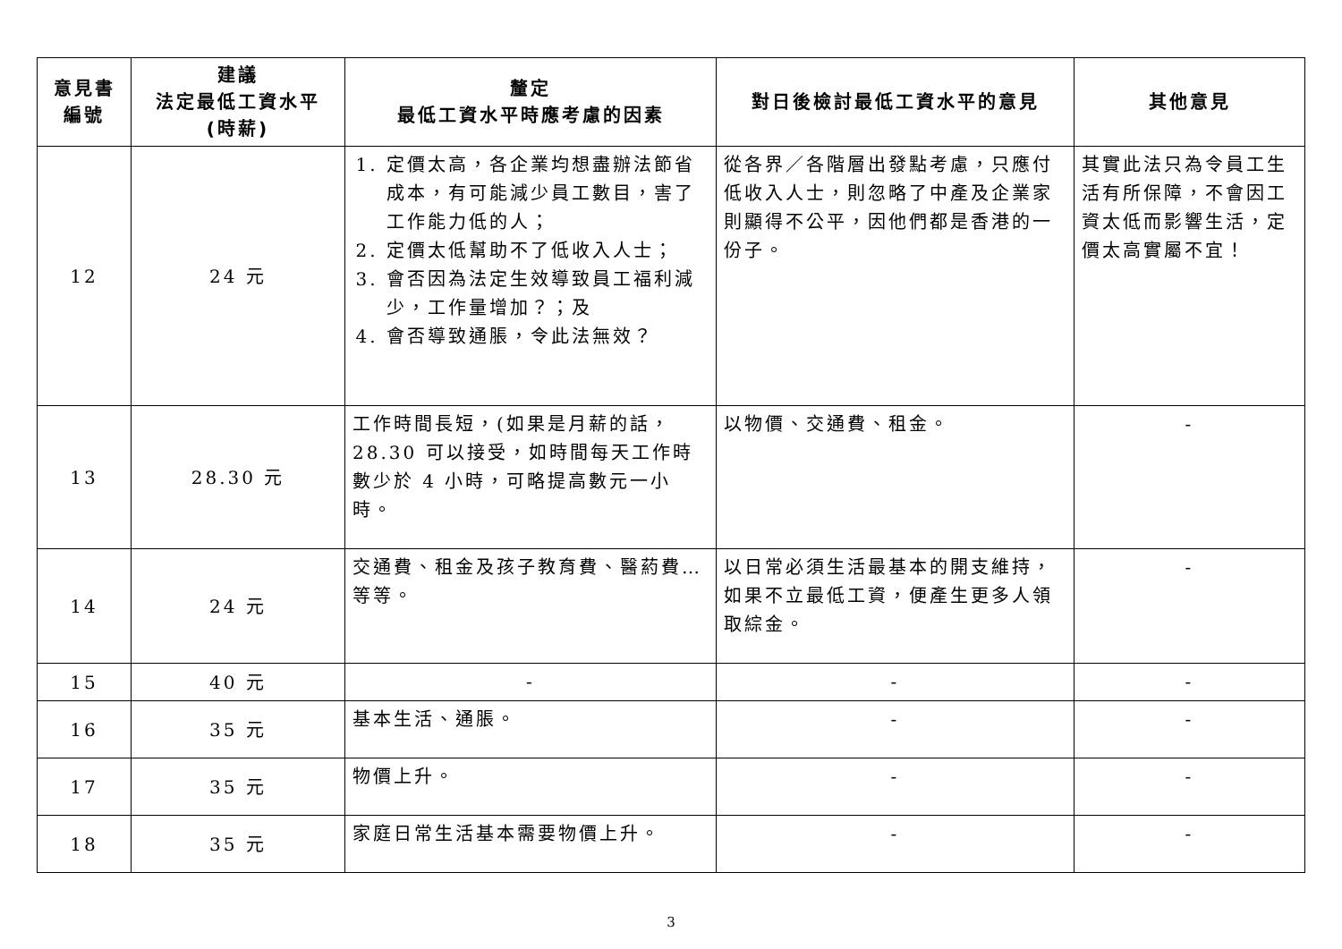| 意見書 編號 | 建議 法定最低工資水平 (時薪) | 釐定 最低工資水平時應考慮的因素 | 對日後檢討最低工資水平的意見 | 其他意見 |
| --- | --- | --- | --- | --- |
| 12 | 24 元 | 1. 定價太高，各企業均想盡辦法節省成本，有可能減少員工數目，害了工作能力低的人； 2. 定價太低幫助不了低收入人士； 3. 會否因為法定生效導致員工福利減少，工作量增加？；及 4. 會否導致通脹，令此法無效？ | 從各界／各階層出發點考慮，只應付低收入人士，則忽略了中產及企業家則顯得不公平，因他們都是香港的一份子。 | 其實此法只為令員工生活有所保障，不會因工資太低而影響生活，定價太高實屬不宜！ |
| 13 | 28.30 元 | 工作時間長短，(如果是月薪的話，28.30 可以接受，如時間每天工作時數少於 4 小時，可略提高數元一小時。 | 以物價、交通費、租金。 | - |
| 14 | 24 元 | 交通費、租金及孩子教育費、醫葯費…等等。 | 以日常必須生活最基本的開支維持，如果不立最低工資，便產生更多人領取綜金。 | - |
| 15 | 40 元 | - | - | - |
| 16 | 35 元 | 基本生活、通脹。 | - | - |
| 17 | 35 元 | 物價上升。 | - | - |
| 18 | 35 元 | 家庭日常生活基本需要物價上升。 | - | - |
3